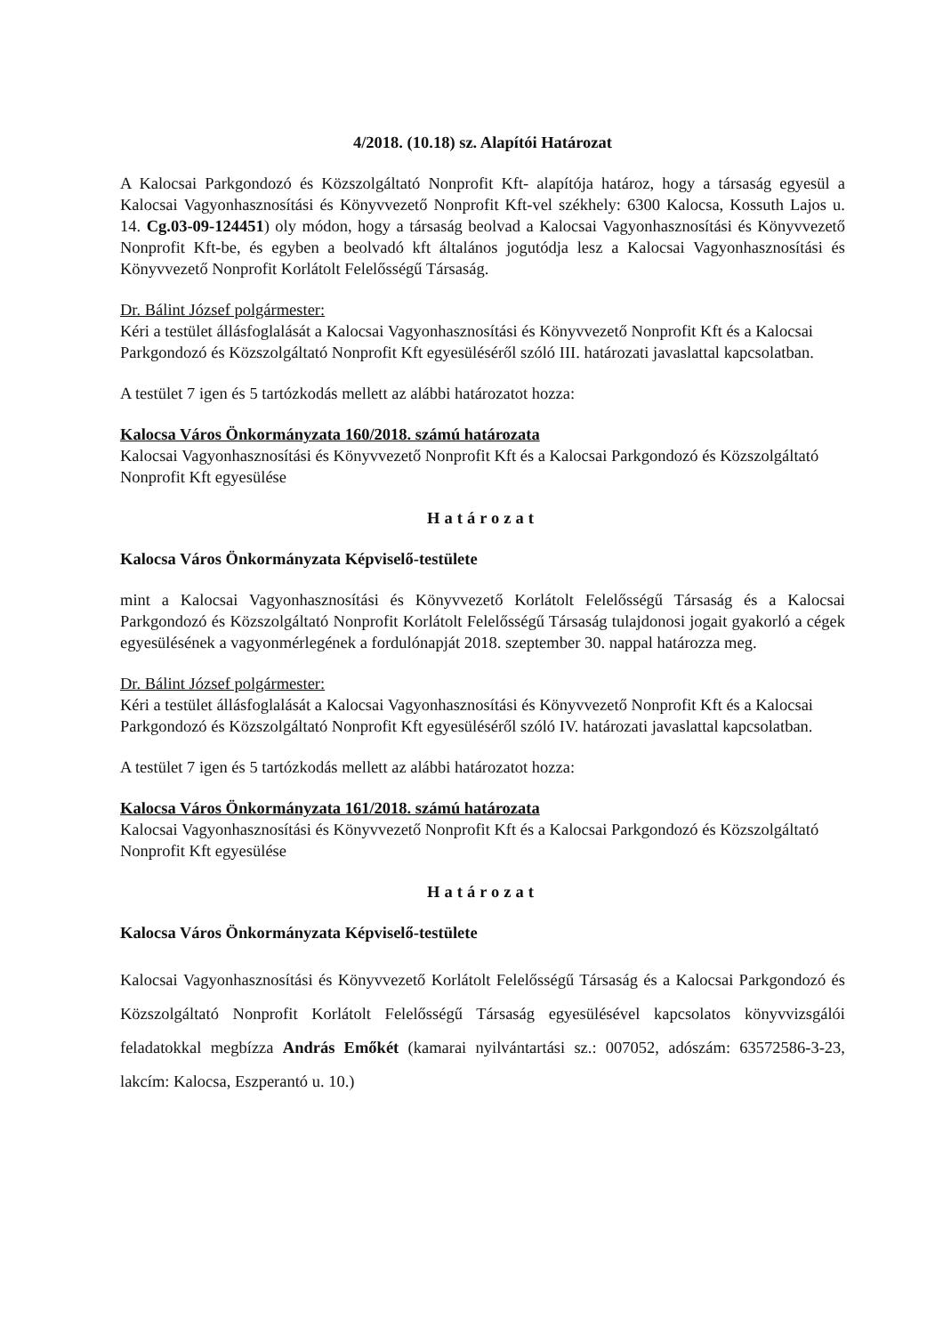4/2018. (10.18) sz. Alapítói Határozat
A Kalocsai Parkgondozó és Közszolgáltató Nonprofit Kft- alapítója határoz, hogy a társaság egyesül a Kalocsai Vagyonhasznosítási és Könyvvezető Nonprofit Kft-vel székhely: 6300 Kalocsa, Kossuth Lajos u. 14. Cg.03-09-124451) oly módon, hogy a társaság beolvad a Kalocsai Vagyonhasznosítási és Könyvvezető Nonprofit Kft-be, és egyben a beolvadó kft általános jogutódja lesz a Kalocsai Vagyonhasznosítási és Könyvvezető Nonprofit Korlátolt Felelősségű Társaság.
Dr. Bálint József polgármester:
Kéri a testület állásfoglalását a Kalocsai Vagyonhasznosítási és Könyvvezető Nonprofit Kft és a Kalocsai Parkgondozó és Közszolgáltató Nonprofit Kft egyesüléséről szóló III. határozati javaslattal kapcsolatban.
A testület 7 igen és 5 tartózkodás mellett az alábbi határozatot hozza:
Kalocsa Város Önkormányzata 160/2018. számú határozata
Kalocsai Vagyonhasznosítási és Könyvvezető Nonprofit Kft és a Kalocsai Parkgondozó és Közszolgáltató Nonprofit Kft egyesülése
Határozat
Kalocsa Város Önkormányzata Képviselő-testülete
mint a Kalocsai Vagyonhasznosítási és Könyvvezető Korlátolt Felelősségű Társaság és a Kalocsai Parkgondozó és Közszolgáltató Nonprofit Korlátolt Felelősségű Társaság tulajdonosi jogait gyakorló a cégek egyesülésének a vagyonmérlegének a fordulónapját 2018. szeptember 30. nappal határozza meg.
Dr. Bálint József polgármester:
Kéri a testület állásfoglalását a Kalocsai Vagyonhasznosítási és Könyvvezető Nonprofit Kft és a Kalocsai Parkgondozó és Közszolgáltató Nonprofit Kft egyesüléséről szóló IV. határozati javaslattal kapcsolatban.
A testület 7 igen és 5 tartózkodás mellett az alábbi határozatot hozza:
Kalocsa Város Önkormányzata 161/2018. számú határozata
Kalocsai Vagyonhasznosítási és Könyvvezető Nonprofit Kft és a Kalocsai Parkgondozó és Közszolgáltató Nonprofit Kft egyesülése
Határozat
Kalocsa Város Önkormányzata Képviselő-testülete
Kalocsai Vagyonhasznosítási és Könyvvezető Korlátolt Felelősségű Társaság és a Kalocsai Parkgondozó és Közszolgáltató Nonprofit Korlátolt Felelősségű Társaság egyesülésével kapcsolatos könyvvizsgálói feladatokkal megbízza András Emőkét (kamarai nyilvántartási sz.: 007052, adószám: 63572586-3-23, lakcím: Kalocsa, Eszperantó u. 10.)